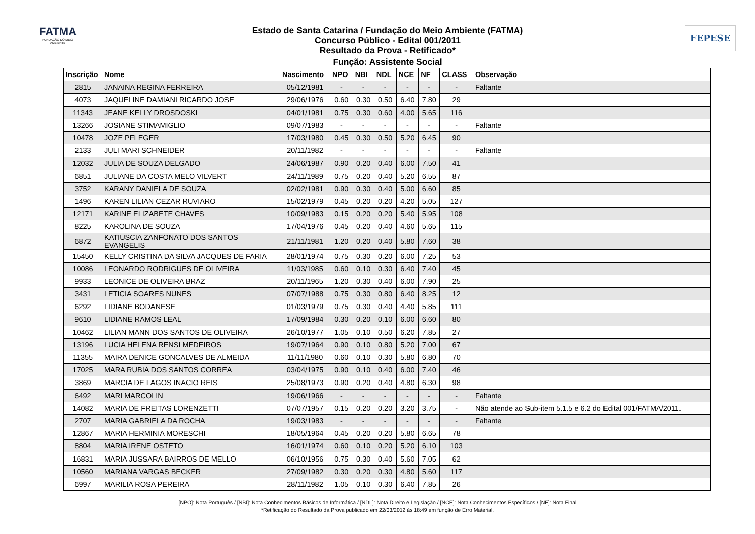FATMA
FUNDAÇÃO DO MEIO AMBIENTE
Estado de Santa Catarina / Fundação do Meio Ambiente (FATMA)
Concurso Público - Edital 001/2011
Resultado da Prova - Retificado*
Função: Assistente Social
FEPESE
| Inscrição | Nome | Nascimento | NPO | NBI | NDL | NCE | NF | CLASS | Observação |
| --- | --- | --- | --- | --- | --- | --- | --- | --- | --- |
| 2815 | JANAINA REGINA FERREIRA | 05/12/1981 | - | - | - | - | - | - | Faltante |
| 4073 | JAQUELINE DAMIANI RICARDO JOSE | 29/06/1976 | 0.60 | 0.30 | 0.50 | 6.40 | 7.80 | 29 | |
| 11343 | JEANE KELLY DROSDOSKI | 04/01/1981 | 0.75 | 0.30 | 0.60 | 4.00 | 5.65 | 116 | |
| 13266 | JOSIANE STIMAMIGLIO | 09/07/1983 | - | - | - | - | - | - | Faltante |
| 10478 | JOZE PFLEGER | 17/03/1980 | 0.45 | 0.30 | 0.50 | 5.20 | 6.45 | 90 | |
| 2133 | JULI MARI SCHNEIDER | 20/11/1982 | - | - | - | - | - | - | Faltante |
| 12032 | JULIA DE SOUZA DELGADO | 24/06/1987 | 0.90 | 0.20 | 0.40 | 6.00 | 7.50 | 41 | |
| 6851 | JULIANE DA COSTA MELO VILVERT | 24/11/1989 | 0.75 | 0.20 | 0.40 | 5.20 | 6.55 | 87 | |
| 3752 | KARANY DANIELA DE SOUZA | 02/02/1981 | 0.90 | 0.30 | 0.40 | 5.00 | 6.60 | 85 | |
| 1496 | KAREN LILIAN CEZAR RUVIARO | 15/02/1979 | 0.45 | 0.20 | 0.20 | 4.20 | 5.05 | 127 | |
| 12171 | KARINE ELIZABETE CHAVES | 10/09/1983 | 0.15 | 0.20 | 0.20 | 5.40 | 5.95 | 108 | |
| 8225 | KAROLINA DE SOUZA | 17/04/1976 | 0.45 | 0.20 | 0.40 | 4.60 | 5.65 | 115 | |
| 6872 | KATIUSCIA ZANFONATO DOS SANTOS EVANGELIS | 21/11/1981 | 1.20 | 0.20 | 0.40 | 5.80 | 7.60 | 38 | |
| 15450 | KELLY CRISTINA DA SILVA JACQUES DE FARIA | 28/01/1974 | 0.75 | 0.30 | 0.20 | 6.00 | 7.25 | 53 | |
| 10086 | LEONARDO RODRIGUES DE OLIVEIRA | 11/03/1985 | 0.60 | 0.10 | 0.30 | 6.40 | 7.40 | 45 | |
| 9933 | LEONICE DE OLIVEIRA BRAZ | 20/11/1965 | 1.20 | 0.30 | 0.40 | 6.00 | 7.90 | 25 | |
| 3431 | LETICIA SOARES NUNES | 07/07/1988 | 0.75 | 0.30 | 0.80 | 6.40 | 8.25 | 12 | |
| 6292 | LIDIANE BODANESE | 01/03/1979 | 0.75 | 0.30 | 0.40 | 4.40 | 5.85 | 111 | |
| 9610 | LIDIANE RAMOS LEAL | 17/09/1984 | 0.30 | 0.20 | 0.10 | 6.00 | 6.60 | 80 | |
| 10462 | LILIAN MANN DOS SANTOS DE OLIVEIRA | 26/10/1977 | 1.05 | 0.10 | 0.50 | 6.20 | 7.85 | 27 | |
| 13196 | LUCIA HELENA RENSI MEDEIROS | 19/07/1964 | 0.90 | 0.10 | 0.80 | 5.20 | 7.00 | 67 | |
| 11355 | MAIRA DENICE GONCALVES DE ALMEIDA | 11/11/1980 | 0.60 | 0.10 | 0.30 | 5.80 | 6.80 | 70 | |
| 17025 | MARA RUBIA DOS SANTOS CORREA | 03/04/1975 | 0.90 | 0.10 | 0.40 | 6.00 | 7.40 | 46 | |
| 3869 | MARCIA DE LAGOS INACIO REIS | 25/08/1973 | 0.90 | 0.20 | 0.40 | 4.80 | 6.30 | 98 | |
| 6492 | MARI MARCOLIN | 19/06/1966 | - | - | - | - | - | - | Faltante |
| 14082 | MARIA DE FREITAS LORENZETTI | 07/07/1957 | 0.15 | 0.20 | 0.20 | 3.20 | 3.75 | - | Não atende ao Sub-item 5.1.5 e 6.2 do Edital 001/FATMA/2011. |
| 2707 | MARIA GABRIELA DA ROCHA | 19/03/1983 | - | - | - | - | - | - | Faltante |
| 12867 | MARIA HERMINIA MORESCHI | 18/05/1964 | 0.45 | 0.20 | 0.20 | 5.80 | 6.65 | 78 | |
| 8804 | MARIA IRENE OSTETO | 16/01/1974 | 0.60 | 0.10 | 0.20 | 5.20 | 6.10 | 103 | |
| 16831 | MARIA JUSSARA BAIRROS DE MELLO | 06/10/1956 | 0.75 | 0.30 | 0.40 | 5.60 | 7.05 | 62 | |
| 10560 | MARIANA VARGAS BECKER | 27/09/1982 | 0.30 | 0.20 | 0.30 | 4.80 | 5.60 | 117 | |
| 6997 | MARILIA ROSA PEREIRA | 28/11/1982 | 1.05 | 0.10 | 0.30 | 6.40 | 7.85 | 26 | |
[NPO]: Nota Português / [NBI]: Nota Conhecimentos Básicos de Informática / [NDL]: Nota Direito e Legislação / [NCE]: Nota Conhecimentos Específicos / [NF]: Nota Final
*Retificação do Resultado da Prova publicado em 22/03/2012 às 18:49 em função de Erro Material.